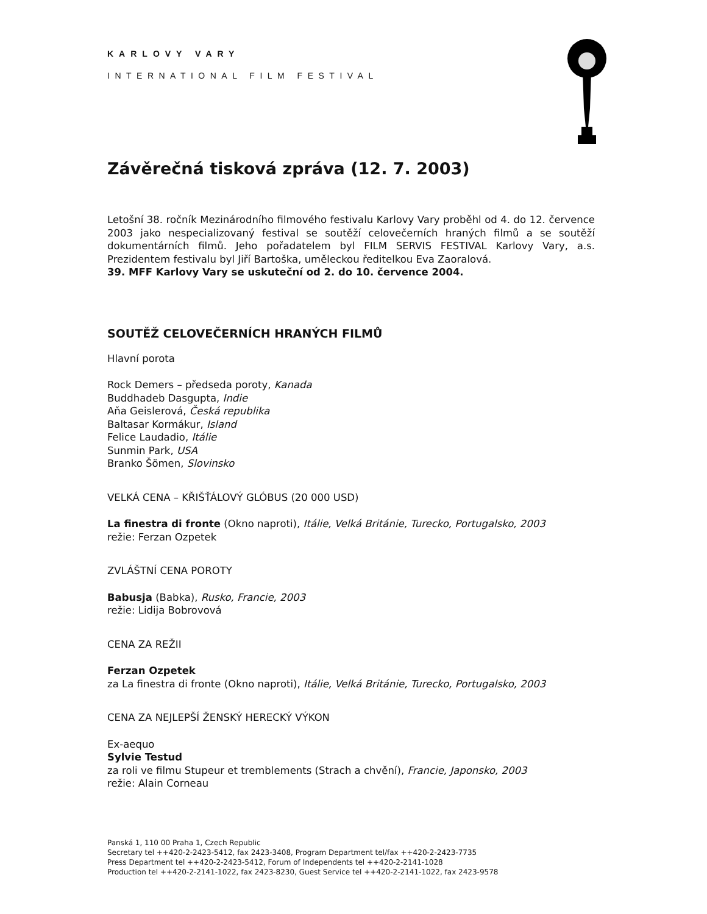KARLOVY VARY
INTERNATIONAL FILM FESTIVAL
Závěrečná tisková zpráva (12. 7. 2003)
Letošní 38. ročník Mezinárodního filmového festivalu Karlovy Vary proběhl od 4. do 12. července 2003 jako nespecializovaný festival se soutěží celovečerních hraných filmů a se soutěží dokumentárních filmů. Jeho pořadatelem byl FILM SERVIS FESTIVAL Karlovy Vary, a.s. Prezidentem festivalu byl Jiří Bartoška, uměleckou ředitelkou Eva Zaoralová.
39. MFF Karlovy Vary se uskuteční od 2. do 10. července 2004.
SOUTĚŽ CELOVEČERNÍCH HRANÝCH FILMŮ
Hlavní porota
Rock Demers – předseda poroty, Kanada
Buddhadeb Dasgupta, Indie
Aňa Geislerová, Česká republika
Baltasar Kormákur, Island
Felice Laudadio, Itálie
Sunmin Park, USA
Branko Šömen, Slovinsko
VELKÁ CENA – KŘIŠŤÁLOVÝ GLÓBUS (20 000 USD)
La finestra di fronte (Okno naproti), Itálie, Velká Británie, Turecko, Portugalsko, 2003
režie: Ferzan Ozpetek
ZVLÁŠTNÍ CENA POROTY
Babusja (Babka), Rusko, Francie, 2003
režie: Lidija Bobrovová
CENA ZA REŽII
Ferzan Ozpetek
za La finestra di fronte (Okno naproti), Itálie, Velká Británie, Turecko, Portugalsko, 2003
CENA ZA NEJLEPŠÍ ŽENSKÝ HERECKÝ VÝKON
Ex-aequo
Sylvie Testud
za roli ve filmu Stupeur et tremblements (Strach a chvění), Francie, Japonsko, 2003
režie: Alain Corneau
Panská 1, 110 00 Praha 1, Czech Republic
Secretary tel ++420-2-2423-5412, fax 2423-3408, Program Department tel/fax ++420-2-2423-7735
Press Department tel ++420-2-2423-5412, Forum of Independents tel ++420-2-2141-1028
Production tel ++420-2-2141-1022, fax 2423-8230, Guest Service tel ++420-2-2141-1022, fax 2423-9578